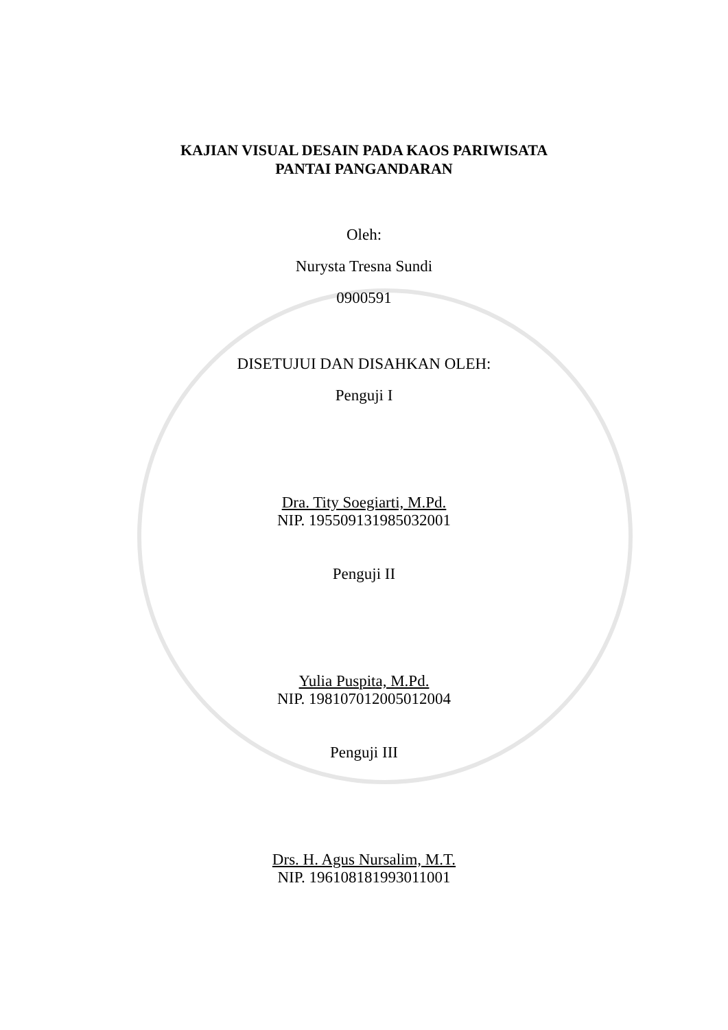KAJIAN VISUAL DESAIN PADA KAOS PARIWISATA
PANTAI PANGANDARAN
Oleh:
Nurysta Tresna Sundi
0900591
DISETUJUI DAN DISAHKAN OLEH:
Penguji I
Dra. Tity Soegiarti, M.Pd.
NIP. 195509131985032001
Penguji II
Yulia Puspita, M.Pd.
NIP. 198107012005012004
Penguji III
Drs. H. Agus Nursalim, M.T.
NIP. 196108181993011001